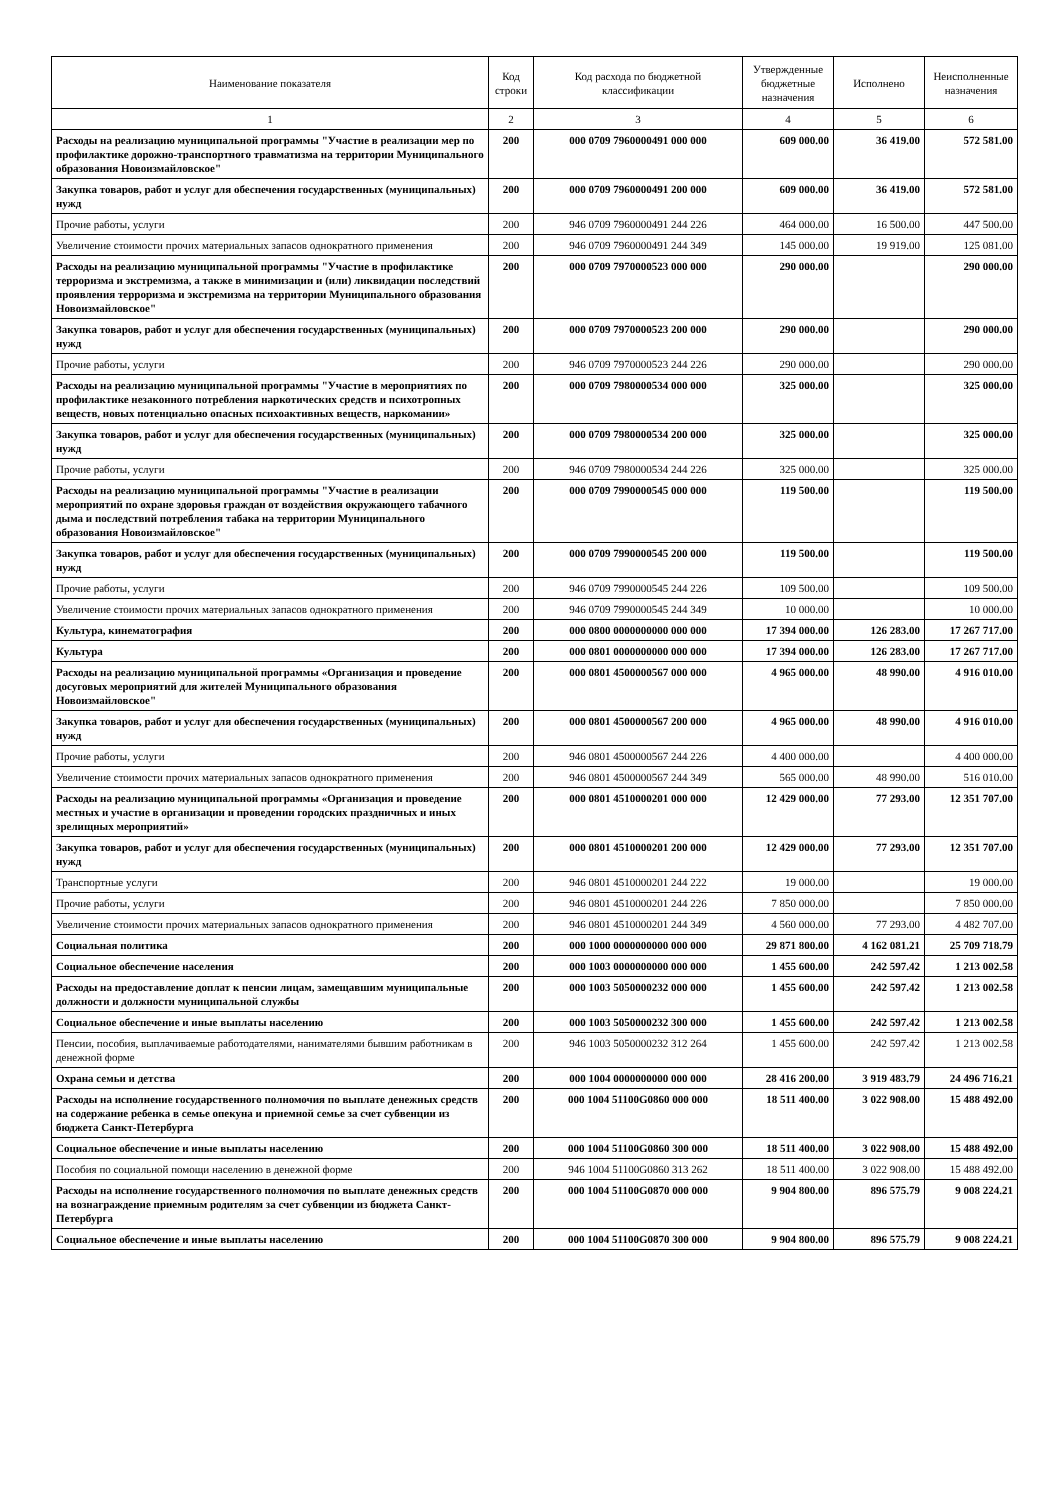| Наименование показателя | Код строки | Код расхода по бюджетной классификации | Утвержденные бюджетные назначения | Исполнено | Неисполненные назначения |
| --- | --- | --- | --- | --- | --- |
| 1 | 2 | 3 | 4 | 5 | 6 |
| Расходы на реализацию муниципальной программы "Участие в реализации мер по профилактике дорожно-транспортного травматизма на территории Муниципального образования Новоизмайловское" | 200 | 000 0709 7960000491 000 000 | 609 000.00 | 36 419.00 | 572 581.00 |
| Закупка товаров, работ и услуг для обеспечения государственных (муниципальных) нужд | 200 | 000 0709 7960000491 200 000 | 609 000.00 | 36 419.00 | 572 581.00 |
| Прочие работы, услуги | 200 | 946 0709 7960000491 244 226 | 464 000.00 | 16 500.00 | 447 500.00 |
| Увеличение стоимости прочих материальных запасов однократного применения | 200 | 946 0709 7960000491 244 349 | 145 000.00 | 19 919.00 | 125 081.00 |
| Расходы на реализацию муниципальной программы "Участие в профилактике терроризма и экстремизма, а также в минимизации и (или) ликвидации последствий проявления терроризма и экстремизма на территории Муниципального образования Новоизмайловское" | 200 | 000 0709 7970000523 000 000 | 290 000.00 | | 290 000.00 |
| Закупка товаров, работ и услуг для обеспечения государственных (муниципальных) нужд | 200 | 000 0709 7970000523 200 000 | 290 000.00 | | 290 000.00 |
| Прочие работы, услуги | 200 | 946 0709 7970000523 244 226 | 290 000.00 | | 290 000.00 |
| Расходы на реализацию муниципальной программы "Участие в мероприятиях по профилактике незаконного потребления наркотических средств и психотропных веществ, новых потенциально опасных психоактивных веществ, наркомании» | 200 | 000 0709 7980000534 000 000 | 325 000.00 | | 325 000.00 |
| Закупка товаров, работ и услуг для обеспечения государственных (муниципальных) нужд | 200 | 000 0709 7980000534 200 000 | 325 000.00 | | 325 000.00 |
| Прочие работы, услуги | 200 | 946 0709 7980000534 244 226 | 325 000.00 | | 325 000.00 |
| Расходы на реализацию муниципальной программы "Участие в реализации мероприятий по охране здоровья граждан от воздействия окружающего табачного дыма и последствий потребления табака на территории Муниципального образования Новоизмайловское" | 200 | 000 0709 7990000545 000 000 | 119 500.00 | | 119 500.00 |
| Закупка товаров, работ и услуг для обеспечения государственных (муниципальных) нужд | 200 | 000 0709 7990000545 200 000 | 119 500.00 | | 119 500.00 |
| Прочие работы, услуги | 200 | 946 0709 7990000545 244 226 | 109 500.00 | | 109 500.00 |
| Увеличение стоимости прочих материальных запасов однократного применения | 200 | 946 0709 7990000545 244 349 | 10 000.00 | | 10 000.00 |
| Культура, кинематография | 200 | 000 0800 0000000000 000 000 | 17 394 000.00 | 126 283.00 | 17 267 717.00 |
| Культура | 200 | 000 0801 0000000000 000 000 | 17 394 000.00 | 126 283.00 | 17 267 717.00 |
| Расходы на реализацию муниципальной программы «Организация и проведение досуговых мероприятий для жителей Муниципального образования Новоизмайловское" | 200 | 000 0801 4500000567 000 000 | 4 965 000.00 | 48 990.00 | 4 916 010.00 |
| Закупка товаров, работ и услуг для обеспечения государственных (муниципальных) нужд | 200 | 000 0801 4500000567 200 000 | 4 965 000.00 | 48 990.00 | 4 916 010.00 |
| Прочие работы, услуги | 200 | 946 0801 4500000567 244 226 | 4 400 000.00 | | 4 400 000.00 |
| Увеличение стоимости прочих материальных запасов однократного применения | 200 | 946 0801 4500000567 244 349 | 565 000.00 | 48 990.00 | 516 010.00 |
| Расходы на реализацию муниципальной программы «Организация и проведение местных и участие в организации и проведении городских праздничных и иных зрелищных мероприятий» | 200 | 000 0801 4510000201 000 000 | 12 429 000.00 | 77 293.00 | 12 351 707.00 |
| Закупка товаров, работ и услуг для обеспечения государственных (муниципальных) нужд | 200 | 000 0801 4510000201 200 000 | 12 429 000.00 | 77 293.00 | 12 351 707.00 |
| Транспортные услуги | 200 | 946 0801 4510000201 244 222 | 19 000.00 | | 19 000.00 |
| Прочие работы, услуги | 200 | 946 0801 4510000201 244 226 | 7 850 000.00 | | 7 850 000.00 |
| Увеличение стоимости прочих материальных запасов однократного применения | 200 | 946 0801 4510000201 244 349 | 4 560 000.00 | 77 293.00 | 4 482 707.00 |
| Социальная политика | 200 | 000 1000 0000000000 000 000 | 29 871 800.00 | 4 162 081.21 | 25 709 718.79 |
| Социальное обеспечение населения | 200 | 000 1003 0000000000 000 000 | 1 455 600.00 | 242 597.42 | 1 213 002.58 |
| Расходы на предоставление доплат к пенсии лицам, замещавшим муниципальные должности и должности муниципальной службы | 200 | 000 1003 5050000232 000 000 | 1 455 600.00 | 242 597.42 | 1 213 002.58 |
| Социальное обеспечение и иные выплаты населению | 200 | 000 1003 5050000232 300 000 | 1 455 600.00 | 242 597.42 | 1 213 002.58 |
| Пенсии, пособия, выплачиваемые работодателями, нанимателями бывшим работникам в денежной форме | 200 | 946 1003 5050000232 312 264 | 1 455 600.00 | 242 597.42 | 1 213 002.58 |
| Охрана семьи и детства | 200 | 000 1004 0000000000 000 000 | 28 416 200.00 | 3 919 483.79 | 24 496 716.21 |
| Расходы на исполнение государственного полномочия по выплате денежных средств на содержание ребенка в семье опекуна и приемной семье за счет субвенции из бюджета Санкт-Петербурга | 200 | 000 1004 51100G0860 000 000 | 18 511 400.00 | 3 022 908.00 | 15 488 492.00 |
| Социальное обеспечение и иные выплаты населению | 200 | 000 1004 51100G0860 300 000 | 18 511 400.00 | 3 022 908.00 | 15 488 492.00 |
| Пособия по социальной помощи населению в денежной форме | 200 | 946 1004 51100G0860 313 262 | 18 511 400.00 | 3 022 908.00 | 15 488 492.00 |
| Расходы на исполнение государственного полномочия по выплате денежных средств на вознаграждение приемным родителям за счет субвенции из бюджета Санкт-Петербурга | 200 | 000 1004 51100G0870 000 000 | 9 904 800.00 | 896 575.79 | 9 008 224.21 |
| Социальное обеспечение и иные выплаты населению | 200 | 000 1004 51100G0870 300 000 | 9 904 800.00 | 896 575.79 | 9 008 224.21 |